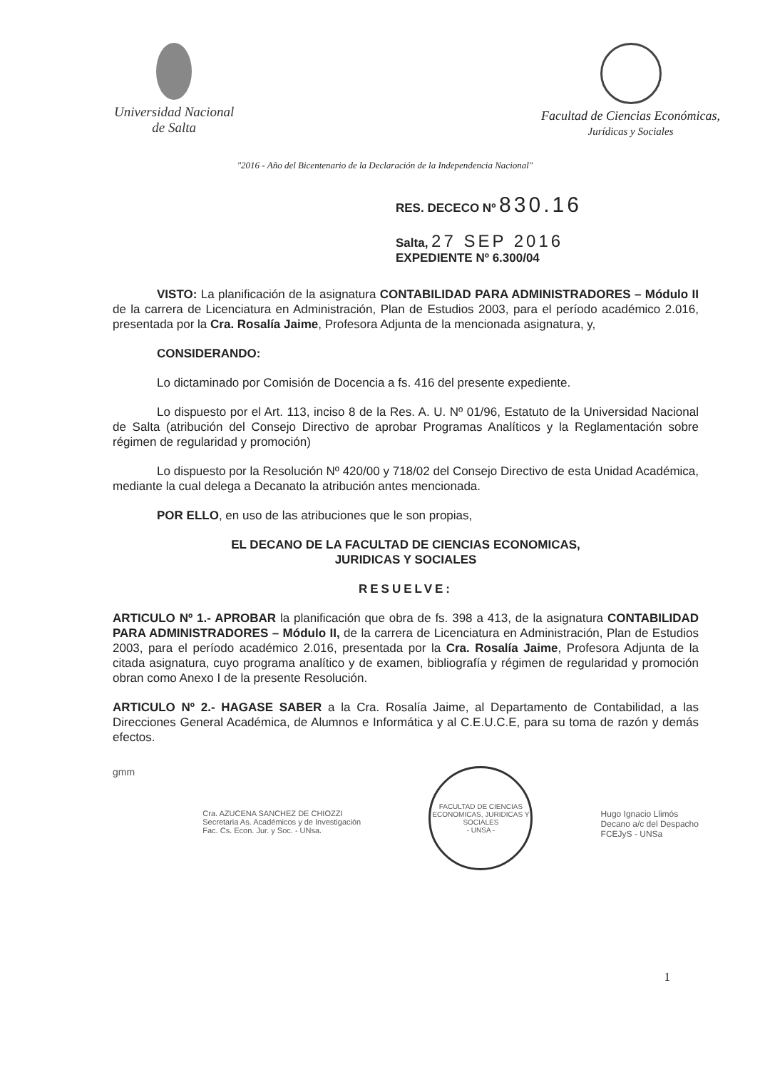Universidad Nacional
de Salta
Facultad de Ciencias Económicas,
Jurídicas y Sociales
"2016 - Año del Bicentenario de la Declaración de la Independencia Nacional"
RES. DECECO Nº 830.16
Salta, 27 SEP 2016
EXPEDIENTE Nº 6.300/04
VISTO: La planificación de la asignatura CONTABILIDAD PARA ADMINISTRADORES – Módulo II de la carrera de Licenciatura en Administración, Plan de Estudios 2003, para el período académico 2.016, presentada por la Cra. Rosalía Jaime, Profesora Adjunta de la mencionada asignatura, y,
CONSIDERANDO:
Lo dictaminado por Comisión de Docencia a fs. 416 del presente expediente.
Lo dispuesto por el Art. 113, inciso 8 de la Res. A. U. Nº 01/96, Estatuto de la Universidad Nacional de Salta (atribución del Consejo Directivo de aprobar Programas Analíticos y la Reglamentación sobre régimen de regularidad y promoción)
Lo dispuesto por la Resolución Nº 420/00 y 718/02 del Consejo Directivo de esta Unidad Académica, mediante la cual delega a Decanato la atribución antes mencionada.
POR ELLO, en uso de las atribuciones que le son propias,
EL DECANO DE LA FACULTAD DE CIENCIAS ECONOMICAS,
JURIDICAS Y SOCIALES
RESUELVE:
ARTICULO Nº 1.- APROBAR la planificación que obra de fs. 398 a 413, de la asignatura CONTABILIDAD PARA ADMINISTRADORES – Módulo II, de la carrera de Licenciatura en Administración, Plan de Estudios 2003, para el período académico 2.016, presentada por la Cra. Rosalía Jaime, Profesora Adjunta de la citada asignatura, cuyo programa analítico y de examen, bibliografía y régimen de regularidad y promoción obran como Anexo I de la presente Resolución.
ARTICULO Nº 2.- HAGASE SABER a la Cra. Rosalía Jaime, al Departamento de Contabilidad, a las Direcciones General Académica, de Alumnos e Informática y al C.E.U.C.E, para su toma de razón y demás efectos.
gmm
Cra. AZUCENA SANCHEZ DE CHIOZZI
Secretaria As. Académicos y de Investigación
Fac. Cs. Econ. Jur. y Soc. - UNsa.
FACULTAD DE CIENCIAS ECONOMICAS, JURIDICAS Y SOCIALES
- UNSA -
Hugo Ignacio Llimós
Decano a/c del Despacho
FCEJyS - UNSa
1